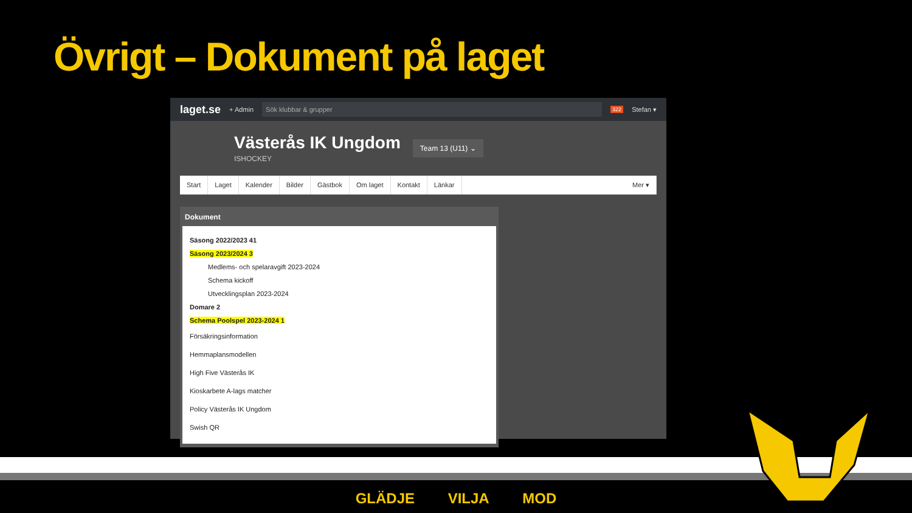Övrigt – Dokument på laget
laget.se + Admin Sök klubbar & grupper 322 Stefan ▾
Västerås IK Ungdom
ISHOCKEY
Team 13 (U11) ⌄
Start Laget Kalender Bilder Gästbok Om laget Kontakt Länkar Mer ▾
Dokument
Säsong 2022/2023 41
Säsong 2023/2024 3
Medlems- och spelaravgift 2023-2024
Schema kickoff
Utvecklingsplan 2023-2024
Domare 2
Schema Poolspel 2023-2024 1
Försäkringsinformation
Hemmaplansmodellen
High Five Västerås IK
Kioskarbete A-lags matcher
Policy Västerås IK Ungdom
Swish QR
GLÄDJE VILJA MOD